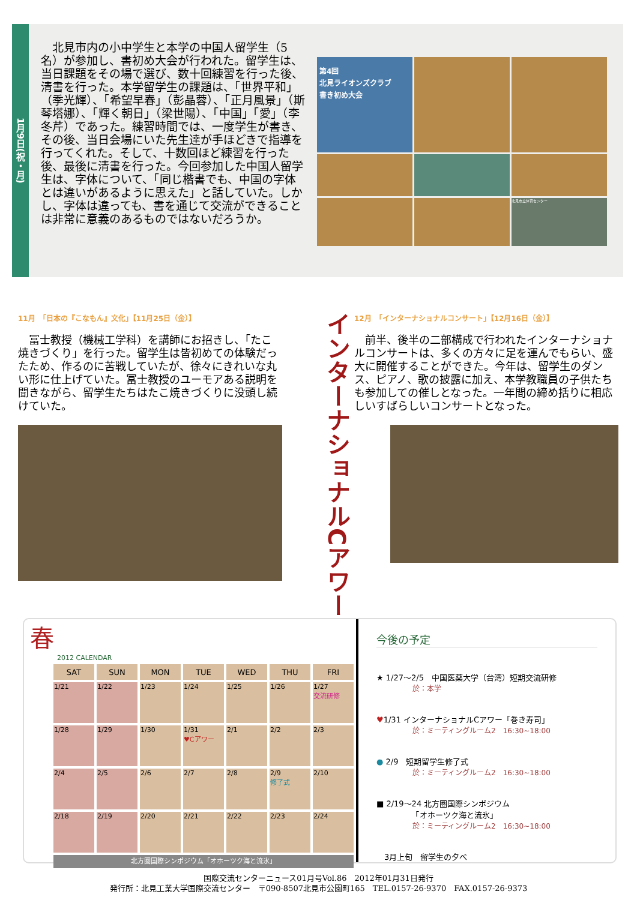1月9日(祝・月)
　北見市内の小中学生と本学の中国人留学生（5名）が参加し、書初め大会が行われた。留学生は、当日課題をその場で選び、数十回練習を行った後、清書を行った。本学留学生の課題は、「世界平和」（季光輝）、「希望早春」（彭晶蓉）、「正月風景」（斯琴塔娜）、「輝く朝日」（梁世陽）、「中国」「愛」（李冬芹）であった。練習時間では、一度学生が書き、その後、当日会場にいた先生達が手ほどきで指導を行ってくれた。そして、十数回ほど練習を行った後、最後に清書を行った。今回参加した中国人留学生は、字体について、「同じ楷書でも、中国の字体とは違いがあるように思えた」と話していた。しかし、字体は違っても、書を通じて交流ができることは非常に意義のあるものではないだろうか。
第4回
北見ライオンズクラブ
書き初め大会
北見市立体育センター
11月　「日本の『こなもん』文化」【11月25日（金）】
　冨士教授（機械工学科）を講師にお招きし、「たこ焼きづくり」を行った。留学生は皆初めての体験だったため、作るのに苦戦していたが、徐々にきれいな丸い形に仕上げていた。冨士教授のユーモアある説明を聞きながら、留学生たちはたこ焼きづくりに没頭し続けていた。
インターナショナルCアワー
12月　「インターナショナルコンサート」【12月16日（金）】
　前半、後半の二部構成で行われたインターナショナルコンサートは、多くの方々に足を運んでもらい、盛大に開催することができた。今年は、留学生のダンス、ピアノ、歌の披露に加え、本学教職員の子供たちも参加しての催しとなった。一年間の締め括りに相応しいすばらしいコンサートとなった。
春
2012 CALENDAR
| SAT | SUN | MON | TUE | WED | THU | FRI |
| --- | --- | --- | --- | --- | --- | --- |
| 1/21 | 1/22 | 1/23 | 1/24 | 1/25 | 1/26 | 1/27 交流研修 |
| 1/28 | 1/29 | 1/30 | 1/31 ♥Cアワー | 2/1 | 2/2 | 2/3 |
| 2/4 | 2/5 | 2/6 | 2/7 | 2/8 | 2/9 修了式 | 2/10 |
| 2/18 | 2/19 | 2/20 | 2/21 | 2/22 | 2/23 | 2/24 |
| 北方圏国際シンポジウム「オホーツク海と流氷」 | | | | | | |
今後の予定
★ 1/27～2/5　中国医薬大学（台湾）短期交流研修
於：本学
♥1/31 インターナショナルCアワー「巻き寿司」
於：ミーティングルーム2　16:30~18:00
● 2/9　短期留学生修了式
於：ミーティングルーム2　16:30~18:00
■ 2/19～24 北方圏国際シンポジウム
　　　　　「オホーツク海と流氷」
於：ミーティングルーム2　16:30~18:00
　3月上旬　留学生の夕べ
国際交流センターニュース01月号Vol.86　2012年01月31日発行
発行所：北見工業大学国際交流センター　〒090-8507北見市公園町165　TEL.0157-26-9370　FAX.0157-26-9373